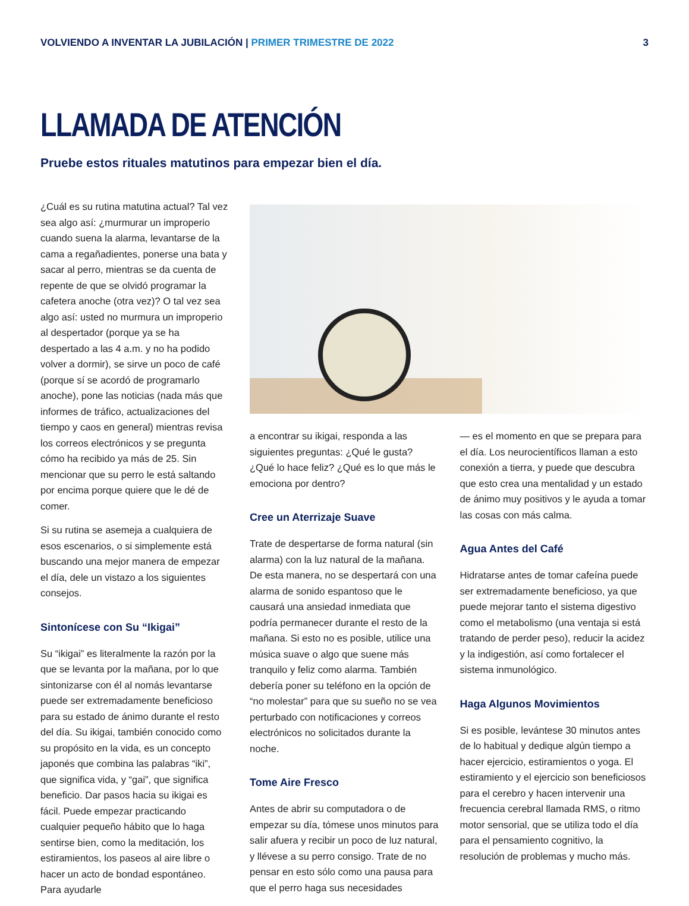VOLVIENDO A INVENTAR LA JUBILACIÓN | PRIMER TRIMESTRE DE 2022
3
LLAMADA DE ATENCIÓN
Pruebe estos rituales matutinos para empezar bien el día.
¿Cuál es su rutina matutina actual? Tal vez sea algo así: ¿murmurar un improperio cuando suena la alarma, levantarse de la cama a regañadientes, ponerse una bata y sacar al perro, mientras se da cuenta de repente de que se olvidó programar la cafetera anoche (otra vez)? O tal vez sea algo así: usted no murmura un improperio al despertador (porque ya se ha despertado a las 4 a.m. y no ha podido volver a dormir), se sirve un poco de café (porque sí se acordó de programarlo anoche), pone las noticias (nada más que informes de tráfico, actualizaciones del tiempo y caos en general) mientras revisa los correos electrónicos y se pregunta cómo ha recibido ya más de 25. Sin mencionar que su perro le está saltando por encima porque quiere que le dé de comer.
Si su rutina se asemeja a cualquiera de esos escenarios, o si simplemente está buscando una mejor manera de empezar el día, dele un vistazo a los siguientes consejos.
Sintonícese con Su “Ikigai”
Su “ikigai” es literalmente la razón por la que se levanta por la mañana, por lo que sintonizarse con él al nomás levantarse puede ser extremadamente beneficioso para su estado de ánimo durante el resto del día. Su ikigai, también conocido como su propósito en la vida, es un concepto japonés que combina las palabras “iki”, que significa vida, y “gai”, que significa beneficio. Dar pasos hacia su ikigai es fácil. Puede empezar practicando cualquier pequeño hábito que lo haga sentirse bien, como la meditación, los estiramientos, los paseos al aire libre o hacer un acto de bondad espontáneo. Para ayudarle
a encontrar su ikigai, responda a las siguientes preguntas: ¿Qué le gusta? ¿Qué lo hace feliz? ¿Qué es lo que más le emociona por dentro?
Cree un Aterrizaje Suave
Trate de despertarse de forma natural (sin alarma) con la luz natural de la mañana. De esta manera, no se despertará con una alarma de sonido espantoso que le causará una ansiedad inmediata que podría permanecer durante el resto de la mañana. Si esto no es posible, utilice una música suave o algo que suene más tranquilo y feliz como alarma. También debería poner su teléfono en la opción de “no molestar” para que su sueño no se vea perturbado con notificaciones y correos electrónicos no solicitados durante la noche.
Tome Aire Fresco
Antes de abrir su computadora o de empezar su día, tómese unos minutos para salir afuera y recibir un poco de luz natural, y llévese a su perro consigo. Trate de no pensar en esto sólo como una pausa para que el perro haga sus necesidades
— es el momento en que se prepara para el día. Los neurocientíficos llaman a esto conexión a tierra, y puede que descubra que esto crea una mentalidad y un estado de ánimo muy positivos y le ayuda a tomar las cosas con más calma.
Agua Antes del Café
Hidratarse antes de tomar cafeína puede ser extremadamente beneficioso, ya que puede mejorar tanto el sistema digestivo como el metabolismo (una ventaja si está tratando de perder peso), reducir la acidez y la indigestión, así como fortalecer el sistema inmunológico.
Haga Algunos Movimientos
Si es posible, levántese 30 minutos antes de lo habitual y dedique algún tiempo a hacer ejercicio, estiramientos o yoga. El estiramiento y el ejercicio son beneficiosos para el cerebro y hacen intervenir una frecuencia cerebral llamada RMS, o ritmo motor sensorial, que se utiliza todo el día para el pensamiento cognitivo, la resolución de problemas y mucho más.